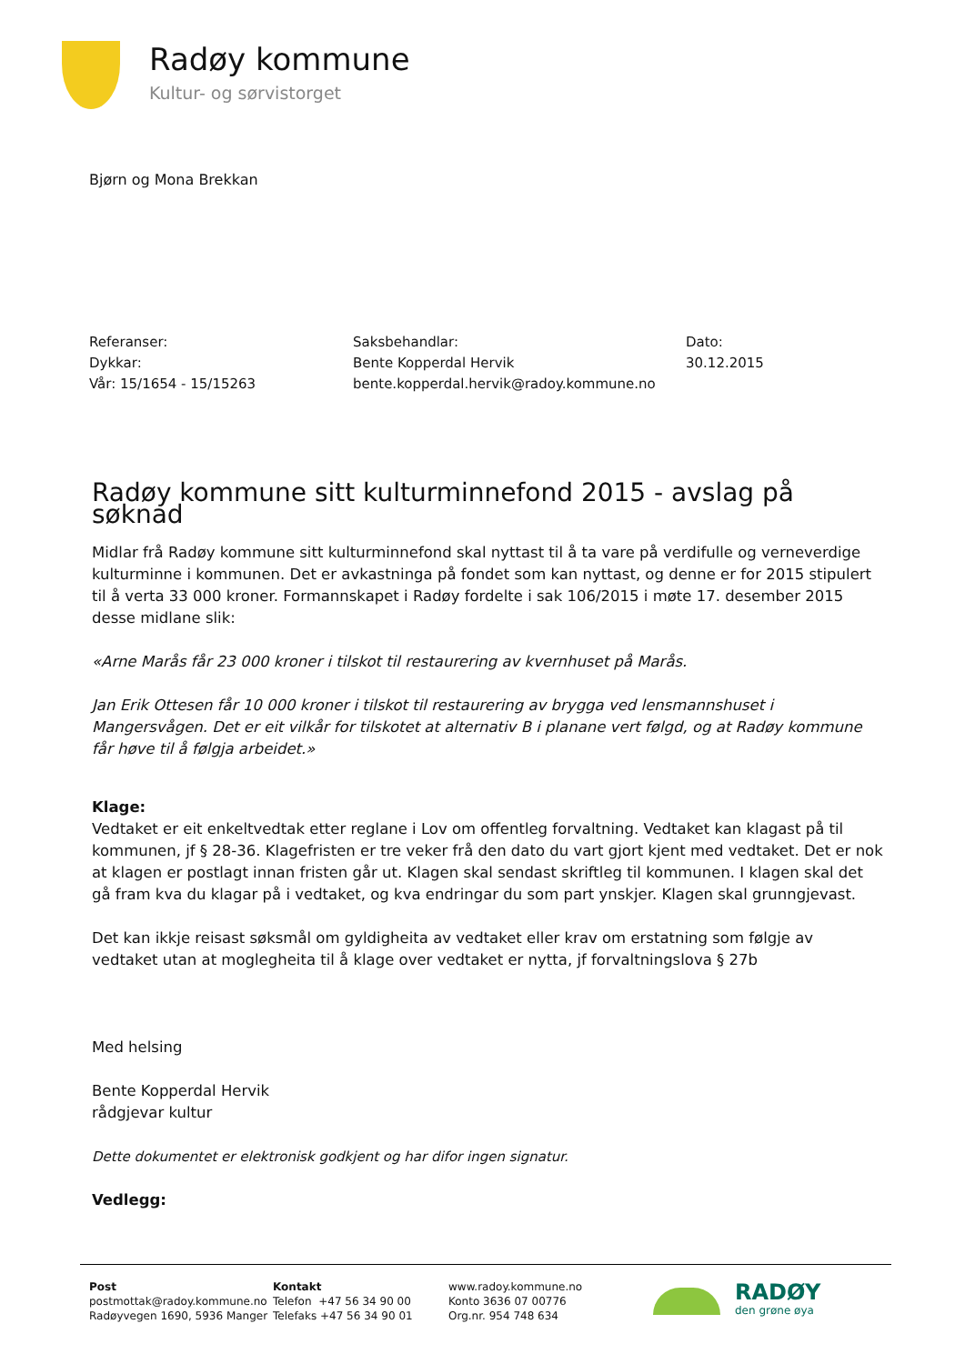Radøy kommune
Kultur- og sørvistorget
Bjørn og Mona Brekkan
Referanser:
Dykkar:
Vår: 15/1654 - 15/15263
Saksbehandlar:
Bente Kopperdal Hervik
bente.kopperdal.hervik@radoy.kommune.no
Dato:
30.12.2015
Radøy kommune sitt kulturminnefond 2015 - avslag på søknad
Midlar frå Radøy kommune sitt kulturminnefond skal nyttast til å ta vare på verdifulle og verneverdige kulturminne i kommunen. Det er avkastninga på fondet som kan nyttast, og denne er for 2015 stipulert til å verta 33 000 kroner. Formannskapet i Radøy fordelte i sak 106/2015 i møte 17. desember 2015 desse midlane slik:
«Arne Marås får 23 000 kroner i tilskot til restaurering av kvernhuset på Marås.
Jan Erik Ottesen får 10 000 kroner i tilskot til restaurering av brygga ved lensmannshuset i Mangersvågen. Det er eit vilkår for tilskotet at alternativ B i planane vert følgd, og at Radøy kommune får høve til å følgja arbeidet.»
Klage:
Vedtaket er eit enkeltvedtak etter reglane i Lov om offentleg forvaltning. Vedtaket kan klagast på til kommunen, jf § 28-36. Klagefristen er tre veker frå den dato du vart gjort kjent med vedtaket. Det er nok at klagen er postlagt innan fristen går ut. Klagen skal sendast skriftleg til kommunen. I klagen skal det gå fram kva du klagar på i vedtaket, og kva endringar du som part ynskjer. Klagen skal grunngjevast.
Det kan ikkje reisast søksmål om gyldigheita av vedtaket eller krav om erstatning som følgje av vedtaket utan at moglegheita til å klage over vedtaket er nytta, jf forvaltningslova § 27b
Med helsing
Bente Kopperdal Hervik
rådgjevar kultur
Dette dokumentet er elektronisk godkjent og har difor ingen signatur.
Vedlegg:
Post
postmottak@radoy.kommune.no
Radøyvegen 1690, 5936 Manger
Kontakt
Telefon +47 56 34 90 00
Telefaks +47 56 34 90 01
www.radoy.kommune.no
Konto 3636 07 00776
Org.nr. 954 748 634
RADØY
den grøne øya